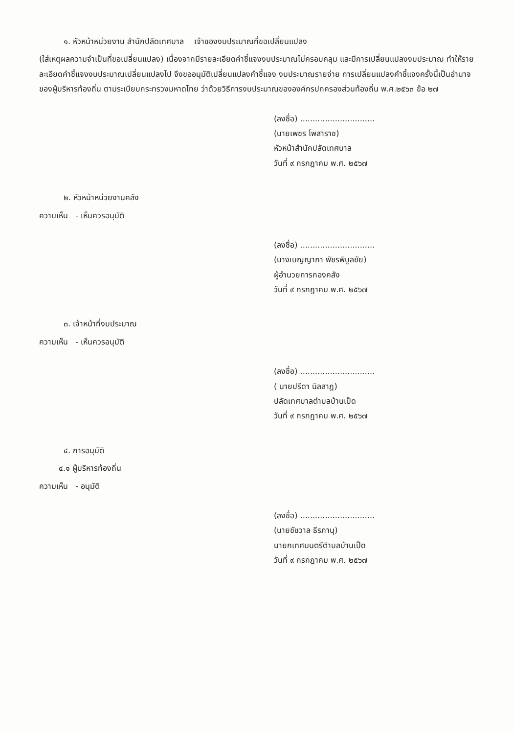๑. หัวหน้าหน่วยงาน สำนักปลัดเทศบาล เจ้าของงบประมาณที่ขอเปลี่ยนแปลง
(ใส่เหตุผลความจำเป็นที่ขอเปลี่ยนแปลง) เนื่องจากมีรายละเอียดคำชี้แจงงบประมาณไม่ครอบคลุม และมีการเปลี่ยนแปลงงบประมาณ ทำให้รายละเอียดคำชี้แจงงบประมาณเปลี่ยนแปลงไป จึงขออนุมัติเปลี่ยนแปลงคำชี้แจง งบประมาณรายจ่าย การเปลี่ยนแปลงคำชี้แจงครั้งนี้เป็นอำนาจของผู้บริหารท้องถิ่น ตามระเบียบกระทรวงมหาดไทย ว่าด้วยวิธีการงบประมาณขององค์กรปกครองส่วนท้องถิ่น พ.ศ.๒๕๖๓ ข้อ ๒๗
(ลงชื่อ) ..............................
(นายเพชร โพสาราช)
หัวหน้าสำนักปลัดเทศบาล
วันที่ ๙ กรกฎาคม พ.ศ. ๒๕๖๗
๒. หัวหน้าหน่วยงานคลัง
ความเห็น - เห็นควรอนุมัติ
(ลงชื่อ) ..............................
(นางเบญญาภา พัชรพิบูลชัย)
ผู้อำนวยการกองคลัง
วันที่ ๙ กรกฎาคม พ.ศ. ๒๕๖๗
๓. เจ้าหน้าที่งบประมาณ
ความเห็น - เห็นควรอนุมัติ
(ลงชื่อ) ..............................
( นายปรีดา นิลสาฎ)
ปลัดเทศบาลตำบลบ้านเป็ด
วันที่ ๙ กรกฎาคม พ.ศ. ๒๕๖๗
๔. การอนุมัติ
๔.๑ ผู้บริหารท้องถิ่น
ความเห็น - อนุมัติ
(ลงชื่อ) ..............................
(นายชัชวาล ธีรภานุ)
นายกเทศมนตรีตำบลบ้านเป็ด
วันที่ ๙ กรกฎาคม พ.ศ. ๒๕๖๗